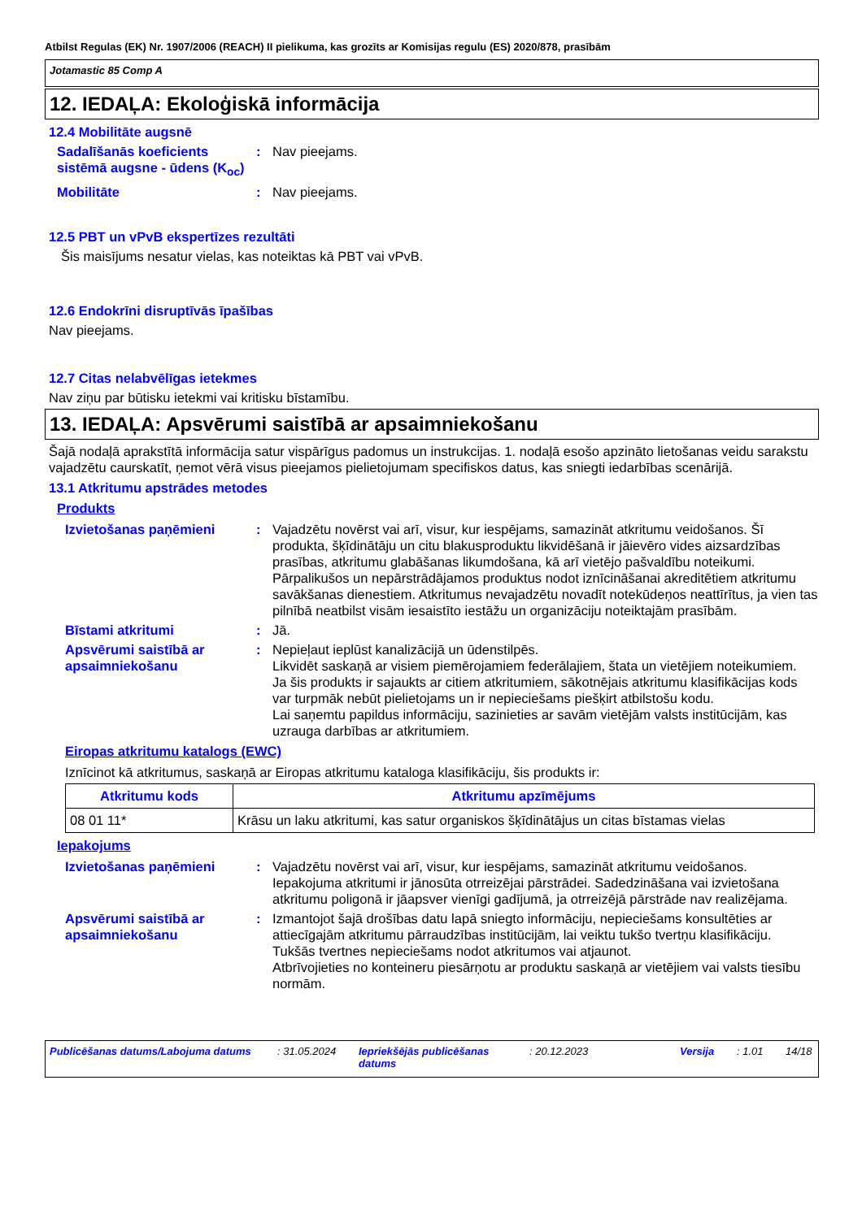Atbilst Regulas (EK) Nr. 1907/2006 (REACH) II pielikuma, kas grozīts ar Komisijas regulu (ES) 2020/878, prasībām
Jotamastic 85 Comp A
12. IEDAĻA: Ekoloģiskā informācija
12.4 Mobilitāte augsnē
Sadalīšanās koeficients sistēmā augsne - ūdens (K<sub>oc</sub>)
: Nav pieejams.
Mobilitāte : Nav pieejams.
12.5 PBT un vPvB ekspertīzes rezultāti
Šis maisījums nesatur vielas, kas noteiktas kā PBT vai vPvB.
12.6 Endokrīni disruptīvās īpašības
Nav pieejams.
12.7 Citas nelabvēlīgas ietekmes
Nav ziņu par būtisku ietekmi vai kritisku bīstamību.
13. IEDAĻA: Apsvērumi saistībā ar apsaimniekošanu
Šajā nodaļā aprakstītā informācija satur vispārīgus padomus un instrukcijas. 1. nodaļā esošo apzināto lietošanas veidu sarakstu vajadzētu caurskatīt, ņemot vērā visus pieejamos pielietojumam specifiskos datus, kas sniegti iedarbības scenārijā.
13.1 Atkritumu apstrādes metodes
Produkts
Izvietošanas paņēmieni : Vajadzētu novērst vai arī, visur, kur iespējams, samazināt atkritumu veidošanos. Šī produkta, šķīdinātāju un citu blakusproduktu likvidēšanā ir jāievēro vides aizsardzības prasības, atkritumu glabāšanas likumdošana, kā arī vietējo pašvaldību noteikumi. Pārpalikušos un nepārstrādājamos produktus nodot iznīcināšanai akreditētiem atkritumu savākšanas dienestiem. Atkritumus nevajadzētu novadīt notekūdeņos neattīrītus, ja vien tas pilnībā neatbilst visām iesaistīto iestāžu un organizāciju noteiktajām prasībām.
Bīstami atkritumi : Jā.
Apsvērumi saistībā ar apsaimniekošanu
: Nepieļaut ieplūst kanalizācijā un ūdenstilpēs.
Likvidēt saskaņā ar visiem piemērojamiem federālajiem, štata un vietējiem noteikumiem.
Ja šis produkts ir sajaukts ar citiem atkritumiem, sākotnējais atkritumu klasifikācijas kods var turpmāk nebūt pielietojams un ir nepieciešams piešķirt atbilstošu kodu.
Lai saņemtu papildus informāciju, sazinieties ar savām vietējām valsts institūcijām, kas uzrauga darbības ar atkritumiem.
Eiropas atkritumu katalogs (EWC)
Iznīcinot kā atkritumus, saskaņā ar Eiropas atkritumu kataloga klasifikāciju, šis produkts ir:
| Atkritumu kods | Atkritumu apzīmējums |
| --- | --- |
| 08 01 11* | Krāsu un laku atkritumi, kas satur organiskos šķīdinātājus un citas bīstamas vielas |
Iepakojums
Izvietošanas paņēmieni : Vajadzētu novērst vai arī, visur, kur iespējams, samazināt atkritumu veidošanos. Iepakojuma atkritumi ir jānosūta otrreizējai pārstrādei. Sadedzināšana vai izvietošana atkritumu poligonā ir jāapsver vienīgi gadījumā, ja otrreizējā pārstrāde nav realizējama.
Apsvērumi saistībā ar apsaimniekošanu
: Izmantojot šajā drošības datu lapā sniegto informāciju, nepieciešams konsultēties ar attiecīgajām atkritumu pārraudzības institūcijām, lai veiktu tukšo tvertņu klasifikāciju.
Tukšās tvertnes nepieciešams nodot atkritumos vai atjaunot.
Atbrīvojieties no konteineru piesārņotu ar produktu saskaņā ar vietējiem vai valsts tiesību normām.
Publicēšanas datums/Labojuma datums : 31.05.2024 Iepriekšējās publicēšanas datums
: 20.12.2023 Versija : 1.01 14/18